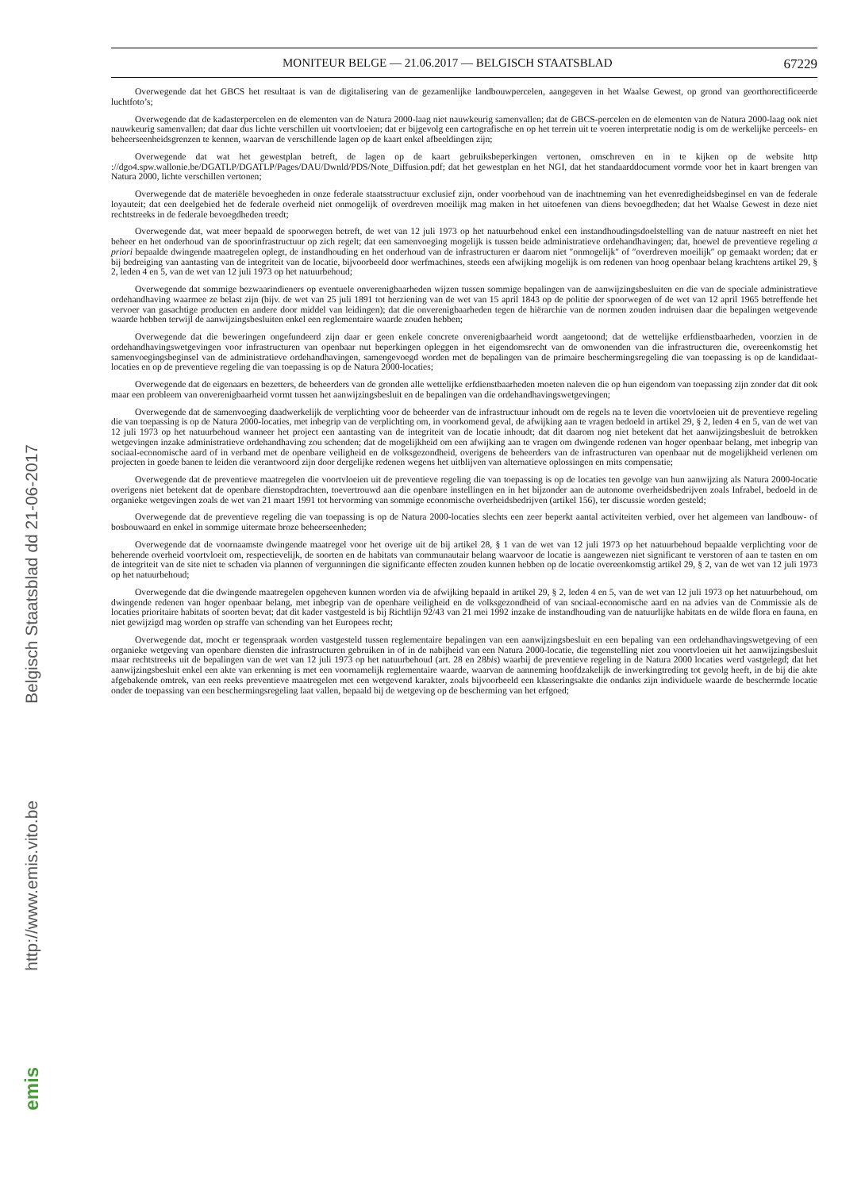Belgisch Staatsblad dd 21-06-2017
http://www.emis.vito.be
emis
MONITEUR BELGE — 21.06.2017 — BELGISCH STAATSBLAD 67229
Overwegende dat het GBCS het resultaat is van de digitalisering van de gezamenlijke landbouwpercelen, aangegeven in het Waalse Gewest, op grond van georthorectificeerde luchtfoto’s;
Overwegende dat de kadasterpercelen en de elementen van de Natura 2000-laag niet nauwkeurig samenvallen; dat de GBCS-percelen en de elementen van de Natura 2000-laag ook niet nauwkeurig samenvallen; dat daar dus lichte verschillen uit voortvloeien; dat er bijgevolg een cartografische en op het terrein uit te voeren interpretatie nodig is om de werkelijke perceels- en beheerseenheidsgrenzen te kennen, waarvan de verschillende lagen op de kaart enkel afbeeldingen zijn;
Overwegende dat wat het gewestplan betreft, de lagen op de kaart gebruiksbeperkingen vertonen, omschreven en in te kijken op de website http ://dgo4.spw.wallonie.be/DGATLP/DGATLP/Pages/DAU/Dwnld/PDS/Note_Diffusion.pdf; dat het gewestplan en het NGI, dat het standaarddocument vormde voor het in kaart brengen van Natura 2000, lichte verschillen vertonen;
Overwegende dat de materiële bevoegheden in onze federale staatsstructuur exclusief zijn, onder voorbehoud van de inachtneming van het evenredigheidsbeginsel en van de federale loyauteit; dat een deelgebied het de federale overheid niet onmogelijk of overdreven moeilijk mag maken in het uitoefenen van diens bevoegdheden; dat het Waalse Gewest in deze niet rechtstreeks in de federale bevoegdheden treedt;
Overwegende dat, wat meer bepaald de spoorwegen betreft, de wet van 12 juli 1973 op het natuurbehoud enkel een instandhoudingsdoelstelling van de natuur nastreeft en niet het beheer en het onderhoud van de spoorinfrastructuur op zich regelt; dat een samenvoeging mogelijk is tussen beide administratieve ordehandhavingen; dat, hoewel de preventieve regeling a priori bepaalde dwingende maatregelen oplegt, de instandhouding en het onderhoud van de infrastructuren er daarom niet ″onmogelijk″ of ″overdreven moeilijk″ op gemaakt worden; dat er bij bedreiging van aantasting van de integriteit van de locatie, bijvoorbeeld door werfmachines, steeds een afwijking mogelijk is om redenen van hoog openbaar belang krachtens artikel 29, § 2, leden 4 en 5, van de wet van 12 juli 1973 op het natuurbehoud;
Overwegende dat sommige bezwaarindieners op eventuele onverenigbaarheden wijzen tussen sommige bepalingen van de aanwijzingsbesluiten en die van de speciale administratieve ordehandhaving waarmee ze belast zijn (bijv. de wet van 25 juli 1891 tot herziening van de wet van 15 april 1843 op de politie der spoorwegen of de wet van 12 april 1965 betreffende het vervoer van gasachtige producten en andere door middel van leidingen); dat die onverenigbaarheden tegen de hiërarchie van de normen zouden indruisen daar die bepalingen wetgevende waarde hebben terwijl de aanwijzingsbesluiten enkel een reglementaire waarde zouden hebben;
Overwegende dat die beweringen ongefundeerd zijn daar er geen enkele concrete onverenigbaarheid wordt aangetoond; dat de wettelijke erfdienstbaarheden, voorzien in de ordehandhavingswetgevingen voor infrastructuren van openbaar nut beperkingen opleggen in het eigendomsrecht van de omwonenden van die infrastructuren die, overeenkomstig het samenvoegingsbeginsel van de administratieve ordehandhavingen, samengevoegd worden met de bepalingen van de primaire beschermingsregeling die van toepassing is op de kandidaat-locaties en op de preventieve regeling die van toepassing is op de Natura 2000-locaties;
Overwegende dat de eigenaars en bezetters, de beheerders van de gronden alle wettelijke erfdienstbaarheden moeten naleven die op hun eigendom van toepassing zijn zonder dat dit ook maar een probleem van onverenigbaarheid vormt tussen het aanwijzingsbesluit en de bepalingen van die ordehandhavingswetgevingen;
Overwegende dat de samenvoeging daadwerkelijk de verplichting voor de beheerder van de infrastructuur inhoudt om de regels na te leven die voortvloeien uit de preventieve regeling die van toepassing is op de Natura 2000-locaties, met inbegrip van de verplichting om, in voorkomend geval, de afwijking aan te vragen bedoeld in artikel 29, § 2, leden 4 en 5, van de wet van 12 juli 1973 op het natuurbehoud wanneer het project een aantasting van de integriteit van de locatie inhoudt; dat dit daarom nog niet betekent dat het aanwijzingsbesluit de betrokken wetgevingen inzake administratieve ordehandhaving zou schenden; dat de mogelijkheid om een afwijking aan te vragen om dwingende redenen van hoger openbaar belang, met inbegrip van sociaal-economische aard of in verband met de openbare veiligheid en de volksgezondheid, overigens de beheerders van de infrastructuren van openbaar nut de mogelijkheid verlenen om projecten in goede banen te leiden die verantwoord zijn door dergelijke redenen wegens het uitblijven van alternatieve oplossingen en mits compensatie;
Overwegende dat de preventieve maatregelen die voortvloeien uit de preventieve regeling die van toepassing is op de locaties ten gevolge van hun aanwijzing als Natura 2000-locatie overigens niet betekent dat de openbare dienstopdrachten, toevertrouwd aan die openbare instellingen en in het bijzonder aan de autonome overheidsbedrijven zoals Infrabel, bedoeld in de organieke wetgevingen zoals de wet van 21 maart 1991 tot hervorming van sommige economische overheidsbedrijven (artikel 156), ter discussie worden gesteld;
Overwegende dat de preventieve regeling die van toepassing is op de Natura 2000-locaties slechts een zeer beperkt aantal activiteiten verbied, over het algemeen van landbouw- of bosbouwaard en enkel in sommige uitermate broze beheerseenheden;
Overwegende dat de voornaamste dwingende maatregel voor het overige uit de bij artikel 28, § 1 van de wet van 12 juli 1973 op het natuurbehoud bepaalde verplichting voor de beherende overheid voortvloeit om, respectievelijk, de soorten en de habitats van communautair belang waarvoor de locatie is aangewezen niet significant te verstoren of aan te tasten en om de integriteit van de site niet te schaden via plannen of vergunningen die significante effecten zouden kunnen hebben op de locatie overeenkomstig artikel 29, § 2, van de wet van 12 juli 1973 op het natuurbehoud;
Overwegende dat die dwingende maatregelen opgeheven kunnen worden via de afwijking bepaald in artikel 29, § 2, leden 4 en 5, van de wet van 12 juli 1973 op het natuurbehoud, om dwingende redenen van hoger openbaar belang, met inbegrip van de openbare veiligheid en de volksgezondheid of van sociaal-economische aard en na advies van de Commissie als de locaties prioritaire habitats of soorten bevat; dat dit kader vastgesteld is bij Richtlijn 92/43 van 21 mei 1992 inzake de instandhouding van de natuurlijke habitats en de wilde flora en fauna, en niet gewijzigd mag worden op straffe van schending van het Europees recht;
Overwegende dat, mocht er tegenspraak worden vastgesteld tussen reglementaire bepalingen van een aanwijzingsbesluit en een bepaling van een ordehandhavingswetgeving of een organieke wetgeving van openbare diensten die infrastructuren gebruiken in of in de nabijheid van een Natura 2000-locatie, die tegenstelling niet zou voortvloeien uit het aanwijzingsbesluit maar rechtstreeks uit de bepalingen van de wet van 12 juli 1973 op het natuurbehoud (art. 28 en 28bis) waarbij de preventieve regeling in de Natura 2000 locaties werd vastgelegd; dat het aanwijzingsbesluit enkel een akte van erkenning is met een voornamelijk reglementaire waarde, waarvan de aanneming hoofdzakelijk de inwerkingtreding tot gevolg heeft, in de bij die akte afgebakende omtrek, van een reeks preventieve maatregelen met een wetgevend karakter, zoals bijvoorbeeld een klasseringsakte die ondanks zijn individuele waarde de beschermde locatie onder de toepassing van een beschermingsregeling laat vallen, bepaald bij de wetgeving op de bescherming van het erfgoed;